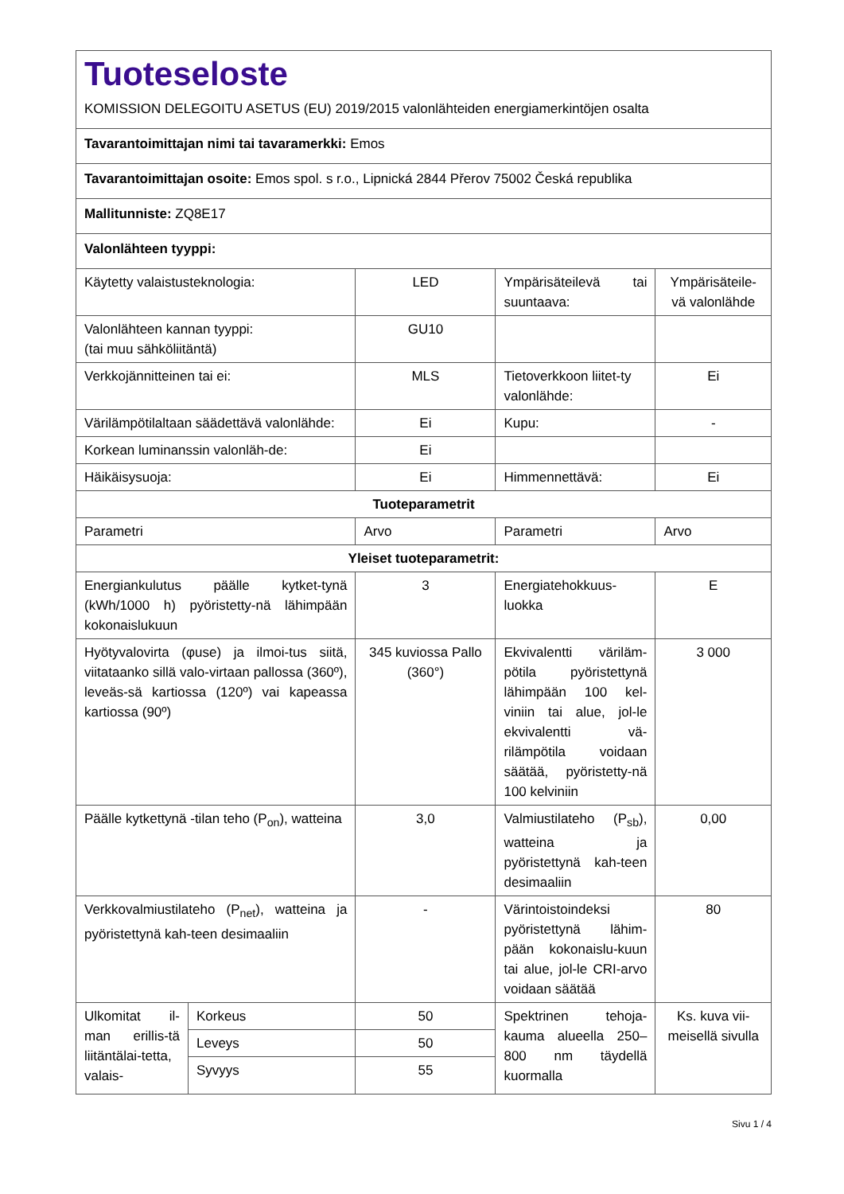| Tuoteseloste KOMISSION DELEGOITU ASETUS (EU) 2019/2015 valonlähteiden energiamerkintöjen osalta | | | | |
| Tavarantoimittajan nimi tai tavaramerkki: Emos | | | | |
| Tavarantoimittajan osoite: Emos spol. s r.o., Lipnická 2844 Přerov 75002 Česká republika | | | | |
| Mallitunniste: ZQ8E17 | | | | |
| Valonlähteen tyyppi: | | | | |
| Käytetty valaistusteknologia: | | LED | Ympärisäteilevä tai suuntaava: | Ympärisäteile-vä valonlähde |
| Valonlähteen kannan tyyppi: (tai muu sähköliitäntä) | | GU10 | | |
| Verkkojännitteinen tai ei: | | MLS | Tietoverkkoon liitet-ty valonlähde: | Ei |
| Värilämpötilaltaan säädettävä valonlähde: | | Ei | Kupu: | - |
| Korkean luminanssin valonläh-de: | | Ei | | |
| Häikäisysuoja: | | Ei | Himmennettävä: | Ei |
| Tuoteparametrit | | | | |
| Parametri | | Arvo | Parametri | Arvo |
| Yleiset tuoteparametrit: | | | | |
| Energiankulutus päälle kytket-tynä (kWh/1000 h) pyöristetty-nä lähimpään kokonaislukuun | | 3 | Energiatehokkuus-luokka | E |
| Hyötyvalovirta (φuse) ja ilmoi-tus siitä, viitataanko sillä valo-virtaan pallossa (360º), leveäs-sä kartiossa (120º) vai kapeassa kartiossa (90º) | | 345 kuviossa Pallo (360°) | Ekvivalentti väriläm-pötila pyöristettynä lähimpään 100 kel-viniin tai alue, jol-le ekvivalentti vä-rilämpötila voidaan säätää, pyöristetty-nä 100 kelviniin | 3 000 |
| Päälle kytkettynä -tilan teho (P<sub>on</sub>), watteina | | 3,0 | Valmiustilateho (P<sub>sb</sub>), watteina ja pyöristettynä kah-teen desimaaliin | 0,00 |
| Verkkovalmiustilateho (P<sub>net</sub>), watteina ja pyöristettynä kah-teen desimaaliin | | - | Värintoistoindeksi pyöristettynä lähim-pään kokonaislu-kuun tai alue, jol-le CRI-arvo voidaan säätää | 80 |
| Ulkomitat il-man erillis-tä liitäntälai-tetta, valais- | Korkeus | 50 | Spektrinen tehoja-kauma alueella 250–800 nm täydellä kuormalla | Ks. kuva vii-meisellä sivulla |
| | Leveys | 50 | | |
| | Syvyys | 55 | | |
Sivu 1 / 4